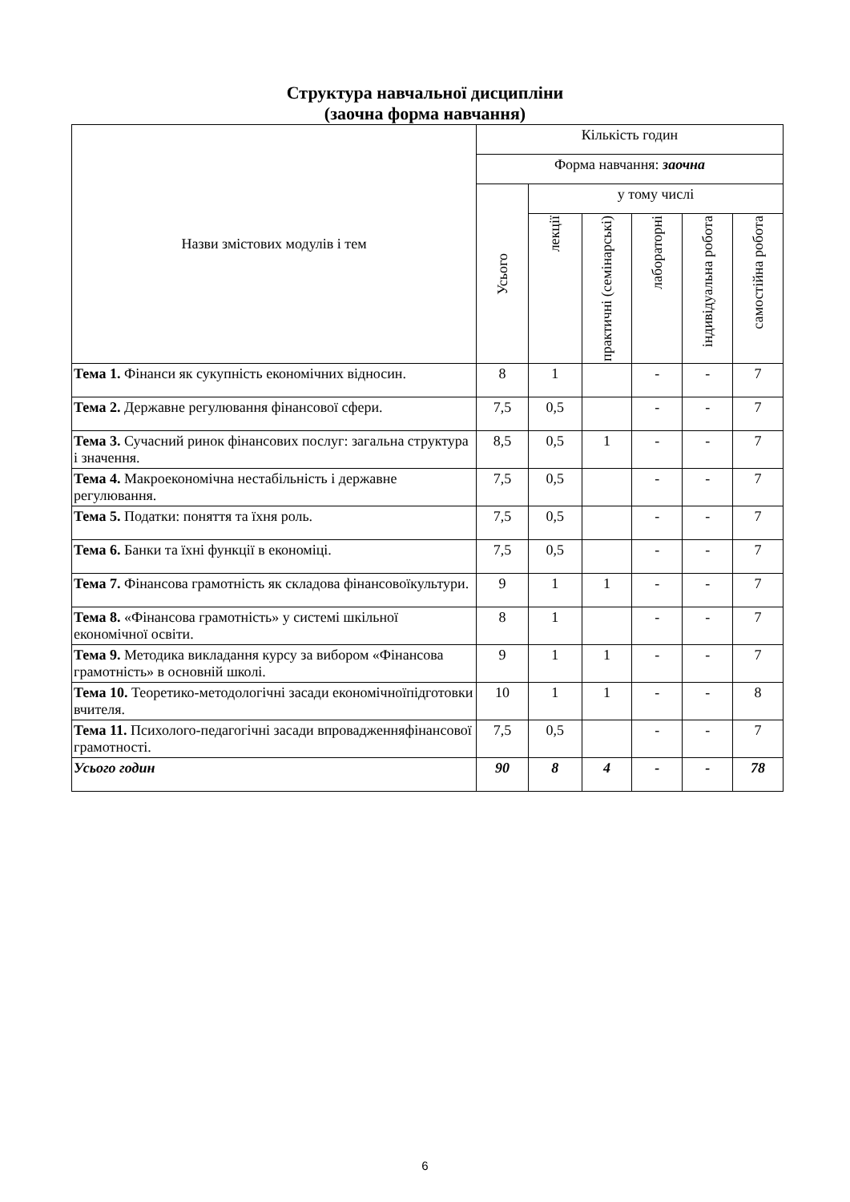Структура навчальної дисципліни
(заочна форма навчання)
| Назви змістових модулів і тем | Кількість годин | | | | | |
| --- | --- | --- | --- | --- | --- | --- |
| | Форма навчання: заочна | | | | | |
| | Усього | у тому числі | | | | |
| | | лекції | практичні (семінарські) | лабораторні | індивідуальна робота | самостійна робота |
| Тема 1. Фінанси як сукупність економічних відносин. | 8 | 1 | | - | - | 7 |
| Тема 2. Державне регулювання фінансової сфери. | 7,5 | 0,5 | | - | - | 7 |
| Тема 3. Сучасний ринок фінансових послуг: загальна структура і значення. | 8,5 | 0,5 | 1 | - | - | 7 |
| Тема 4. Макроекономічна нестабільність і державне регулювання. | 7,5 | 0,5 | | - | - | 7 |
| Тема 5. Податки: поняття та їхня роль. | 7,5 | 0,5 | | - | - | 7 |
| Тема 6. Банки та їхні функції в економіці. | 7,5 | 0,5 | | - | - | 7 |
| Тема 7. Фінансова грамотність як складова фінансовоїкультури. | 9 | 1 | 1 | - | - | 7 |
| Тема 8. «Фінансова грамотність» у системі шкільної економічної освіти. | 8 | 1 | | - | - | 7 |
| Тема 9. Методика викладання курсу за вибором «Фінансова грамотність» в основній школі. | 9 | 1 | 1 | - | - | 7 |
| Тема 10. Теоретико-методологічні засади економічноїпідготовки вчителя. | 10 | 1 | 1 | - | - | 8 |
| Тема 11. Психолого-педагогічні засади впровадженняфінансової грамотності. | 7,5 | 0,5 | | - | - | 7 |
| Усього годин | 90 | 8 | 4 | - | - | 78 |
6